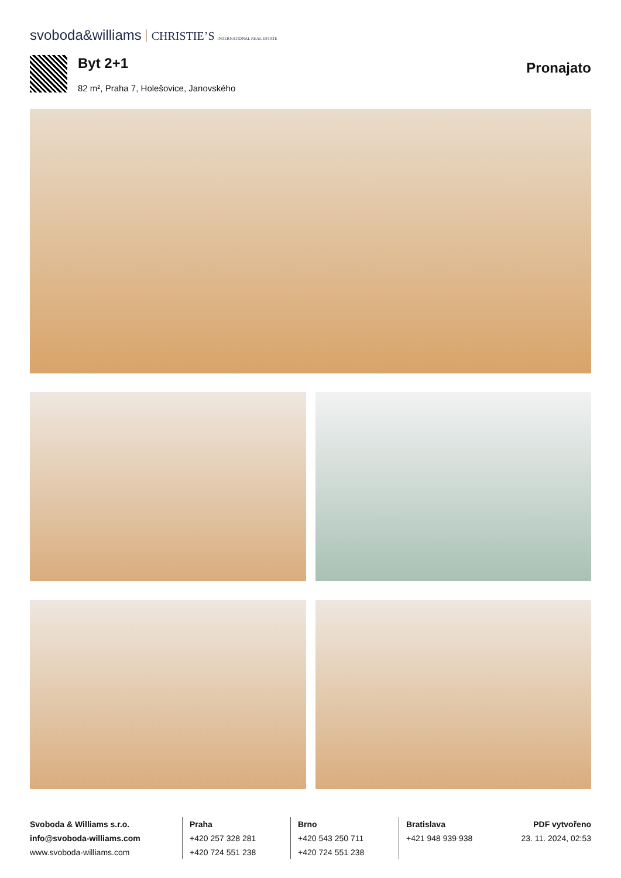svoboda&williams CHRISTIE’S INTERNATIONAL REAL ESTATE
Byt 2+1
82 m², Praha 7, Holešovice, Janovského
Pronajato
Svoboda & Williams s.r.o.
info@svoboda-williams.com
www.svoboda-williams.com
Praha
+420 257 328 281
+420 724 551 238
Brno
+420 543 250 711
+420 724 551 238
Bratislava
+421 948 939 938
PDF vytvořeno
23. 11. 2024, 02:53